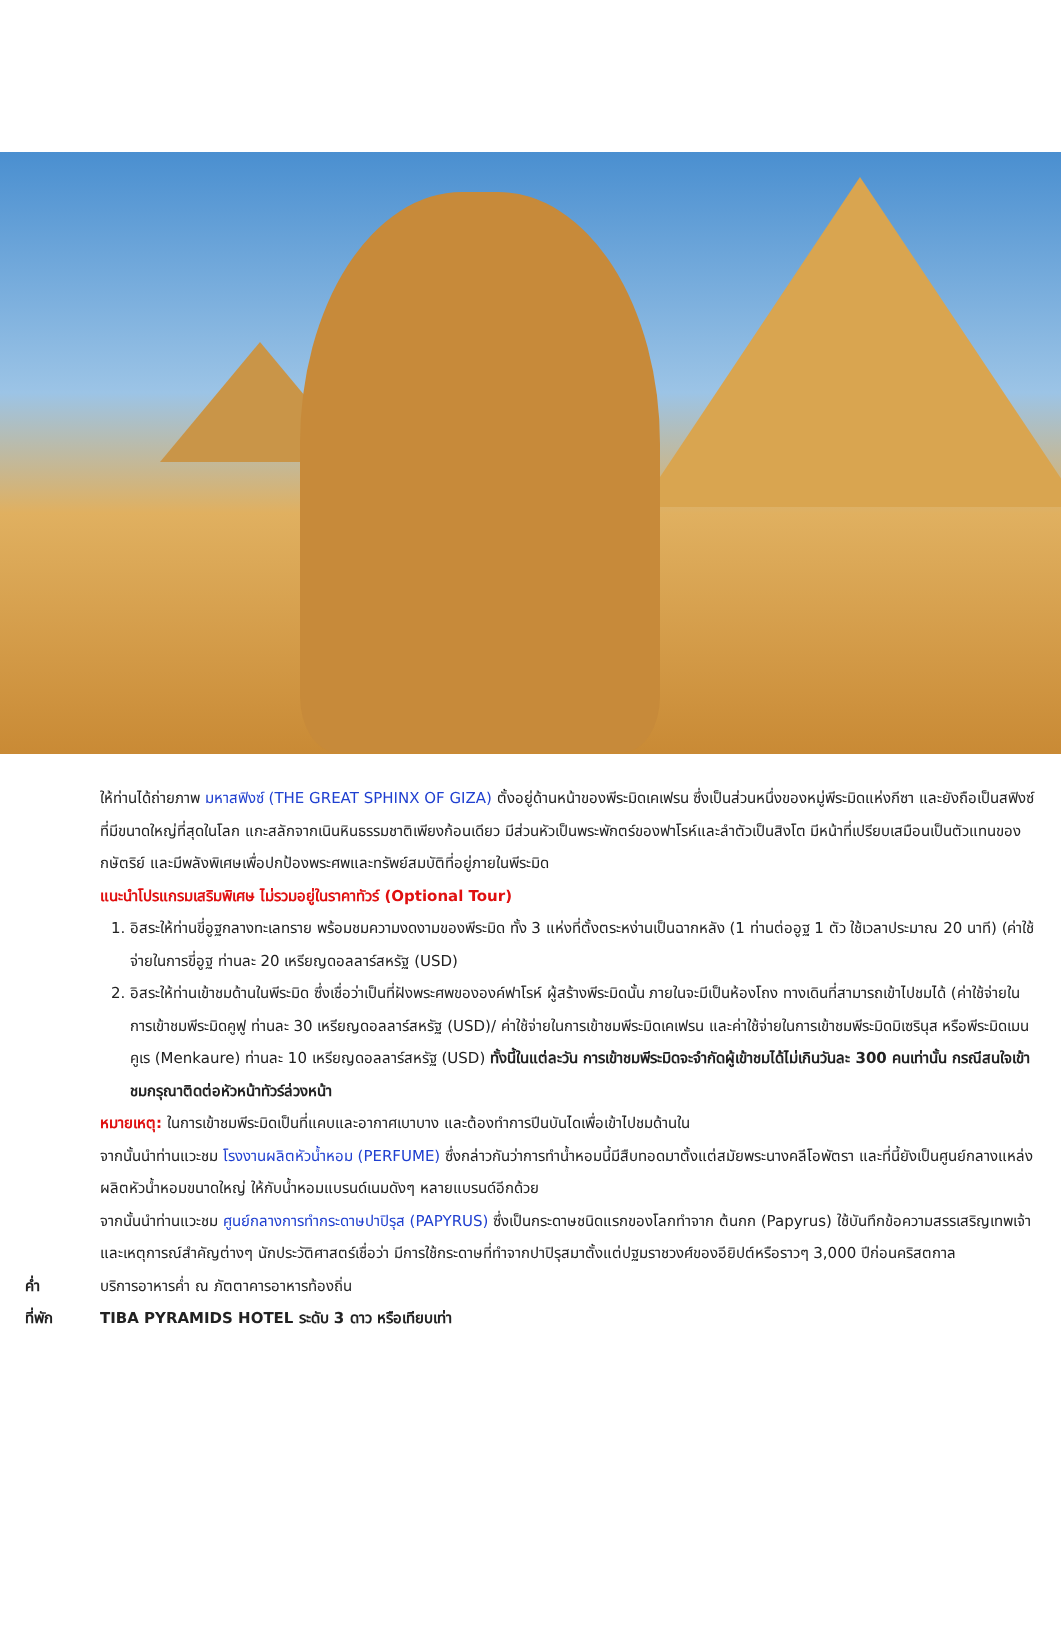ให้ท่านได้ถ่ายภาพ มหาสฟิงซ์ (THE GREAT SPHINX OF GIZA) ตั้งอยู่ด้านหน้าของพีระมิดเคเฟรน ซึ่งเป็นส่วนหนึ่งของหมู่พีระมิดแห่งกีซา และยังถือเป็นสฟิงซ์ที่มีขนาดใหญ่ที่สุดในโลก แกะสลักจากเนินหินธรรมชาติเพียงก้อนเดียว มีส่วนหัวเป็นพระพักตร์ของฟาโรห์และลำตัวเป็นสิงโต มีหน้าที่เปรียบเสมือนเป็นตัวแทนของกษัตริย์ และมีพลังพิเศษเพื่อปกป้องพระศพและทรัพย์สมบัติที่อยู่ภายในพีระมิด
แนะนำโปรแกรมเสริมพิเศษ ไม่รวมอยู่ในราคาทัวร์ (Optional Tour)
1. อิสระให้ท่านขี่อูฐกลางทะเลทราย พร้อมชมความงดงามของพีระมิด ทั้ง 3 แห่งที่ตั้งตระหง่านเป็นฉากหลัง (1 ท่านต่ออูฐ 1 ตัว ใช้เวลาประมาณ 20 นาที) (ค่าใช้จ่ายในการขี่อูฐ ท่านละ 20 เหรียญดอลลาร์สหรัฐ (USD)
2. อิสระให้ท่านเข้าชมด้านในพีระมิด ซึ่งเชื่อว่าเป็นที่ฝังพระศพขององค์ฟาโรห์ ผู้สร้างพีระมิดนั้น ภายในจะมีเป็นห้องโถง ทางเดินที่สามารถเข้าไปชมได้ (ค่าใช้จ่ายในการเข้าชมพีระมิดคูฟู ท่านละ 30 เหรียญดอลลาร์สหรัฐ (USD)/ ค่าใช้จ่ายในการเข้าชมพีระมิดเคเฟรน และค่าใช้จ่ายในการเข้าชมพีระมิดมิเซรินุส หรือพีระมิดเมนคูเร (Menkaure) ท่านละ 10 เหรียญดอลลาร์สหรัฐ (USD) ทั้งนี้ในแต่ละวัน การเข้าชมพีระมิดจะจำกัดผู้เข้าชมได้ไม่เกินวันละ 300 คนเท่านั้น กรณีสนใจเข้าชมกรุณาติดต่อหัวหน้าทัวร์ล่วงหน้า
หมายเหตุ: ในการเข้าชมพีระมิดเป็นที่แคบและอากาศเบาบาง และต้องทำการปีนบันไดเพื่อเข้าไปชมด้านใน
จากนั้นนำท่านแวะชม โรงงานผลิตหัวน้ำหอม (PERFUME) ซึ่งกล่าวกันว่าการทำน้ำหอมนี้มีสืบทอดมาตั้งแต่สมัยพระนางคลีโอพัตรา และที่นี้ยังเป็นศูนย์กลางแหล่งผลิตหัวน้ำหอมขนาดใหญ่ ให้กับน้ำหอมแบรนด์เนมดังๆ หลายแบรนด์อีกด้วย
จากนั้นนำท่านแวะชม ศูนย์กลางการทำกระดาษปาปิรุส (PAPYRUS) ซึ่งเป็นกระดาษชนิดแรกของโลกทำจาก ต้นกก (Papyrus) ใช้บันทึกข้อความสรรเสริญเทพเจ้าและเหตุการณ์สำคัญต่างๆ นักประวัติศาสตร์เชื่อว่า มีการใช้กระดาษที่ทำจากปาปิรุสมาตั้งแต่ปฐมราชวงศ์ของอียิปต์หรือราวๆ 3,000 ปีก่อนคริสตกาล
ค่ำ บริการอาหารค่ำ ณ ภัตตาคารอาหารท้องถิ่น
ที่พัก TIBA PYRAMIDS HOTEL ระดับ 3 ดาว หรือเทียบเท่า